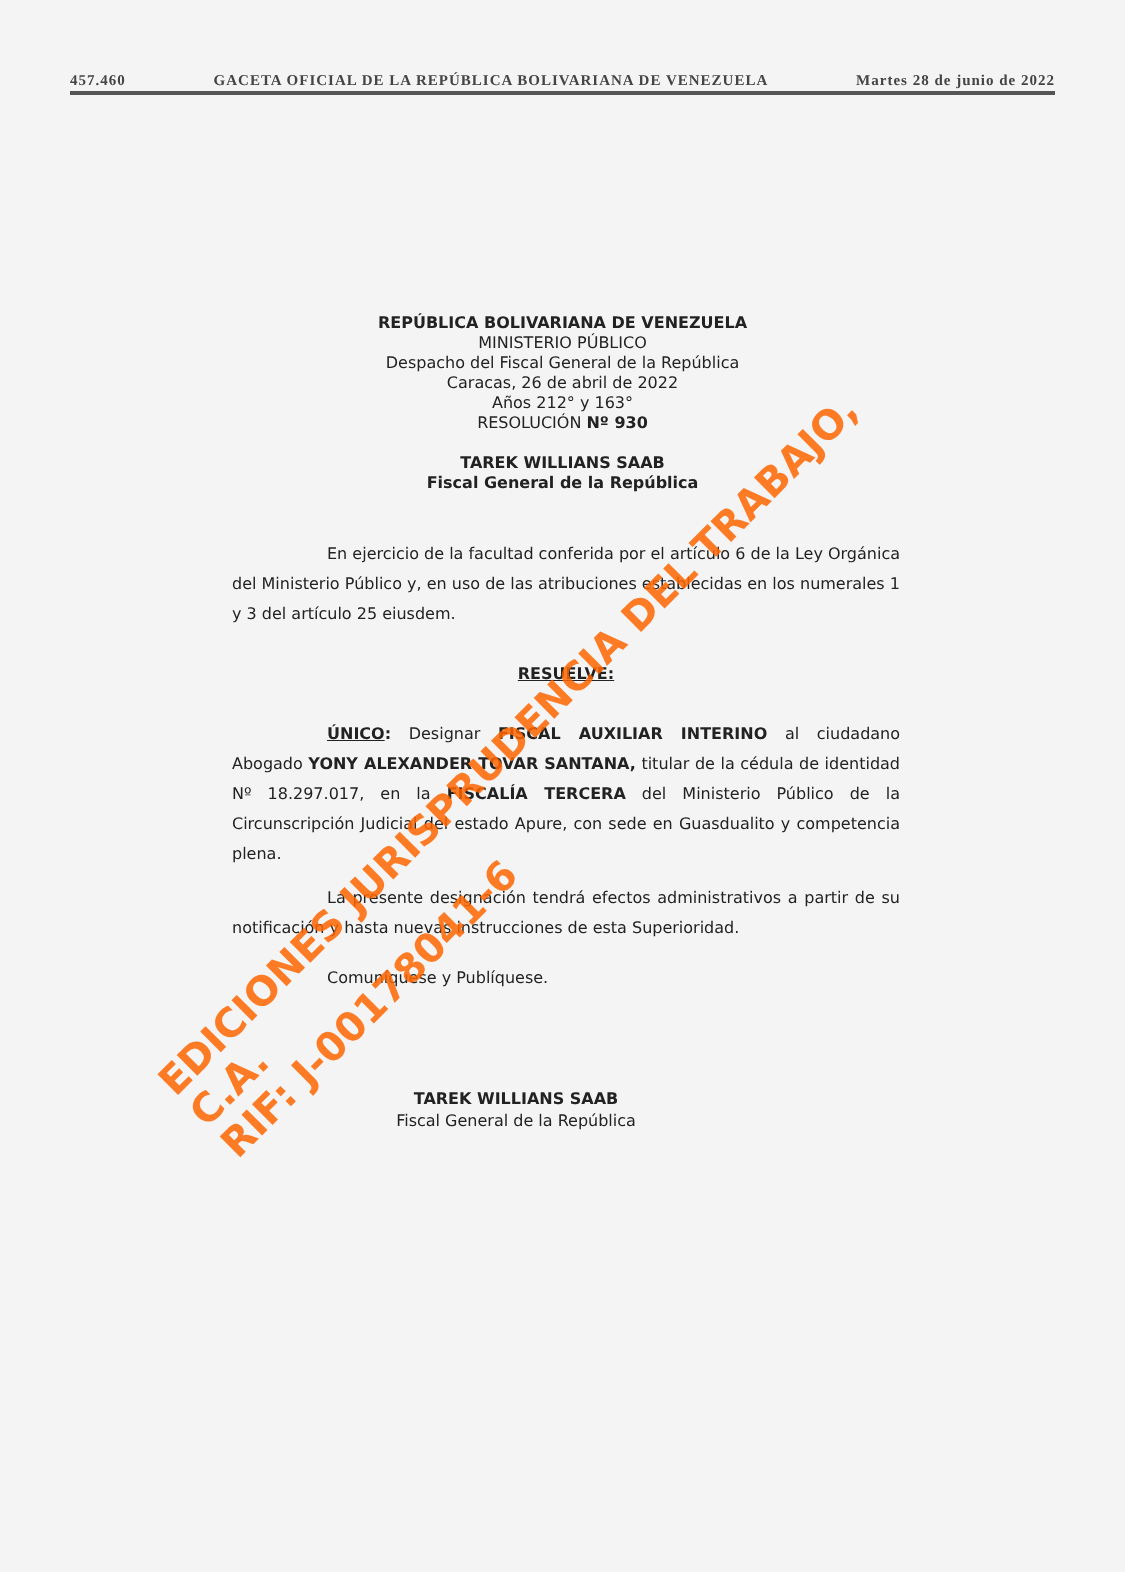457.460 GACETA OFICIAL DE LA REPÚBLICA BOLIVARIANA DE VENEZUELA Martes 28 de junio de 2022
REPÚBLICA BOLIVARIANA DE VENEZUELA
MINISTERIO PÚBLICO
Despacho del Fiscal General de la República
Caracas, 26 de abril de 2022
Años 212° y 163°
RESOLUCIÓN Nº 930
TAREK WILLIANS SAAB
Fiscal General de la República
En ejercicio de la facultad conferida por el artículo 6 de la Ley Orgánica del Ministerio Público y, en uso de las atribuciones establecidas en los numerales 1 y 3 del artículo 25 eiusdem.
RESUELVE:
ÚNICO: Designar FISCAL AUXILIAR INTERINO al ciudadano Abogado YONY ALEXANDER TOVAR SANTANA, titular de la cédula de identidad Nº 18.297.017, en la FISCALÍA TERCERA del Ministerio Público de la Circunscripción Judicial del estado Apure, con sede en Guasdualito y competencia plena.
La presente designación tendrá efectos administrativos a partir de su notificación y hasta nuevas instrucciones de esta Superioridad.
Comuníquese y Publíquese.
TAREK WILLIANS SAAB
Fiscal General de la República
EDICIONES JURISPRUDENCIA DEL TRABAJO, C.A.
RIF: J-00178041-6